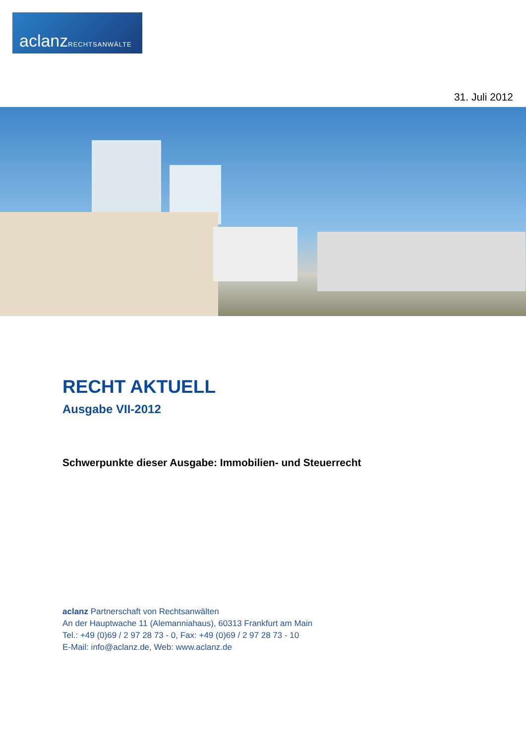aclanzRECHTSANWÄLTE
31. Juli 2012
RECHT AKTUELL
Ausgabe VII-2012
Schwerpunkte dieser Ausgabe: Immobilien- und Steuerrecht
aclanz Partnerschaft von Rechtsanwälten
An der Hauptwache 11 (Alemanniahaus), 60313 Frankfurt am Main
Tel.: +49 (0)69 / 2 97 28 73 - 0, Fax: +49 (0)69 / 2 97 28 73 - 10
E-Mail: info@aclanz.de, Web: www.aclanz.de